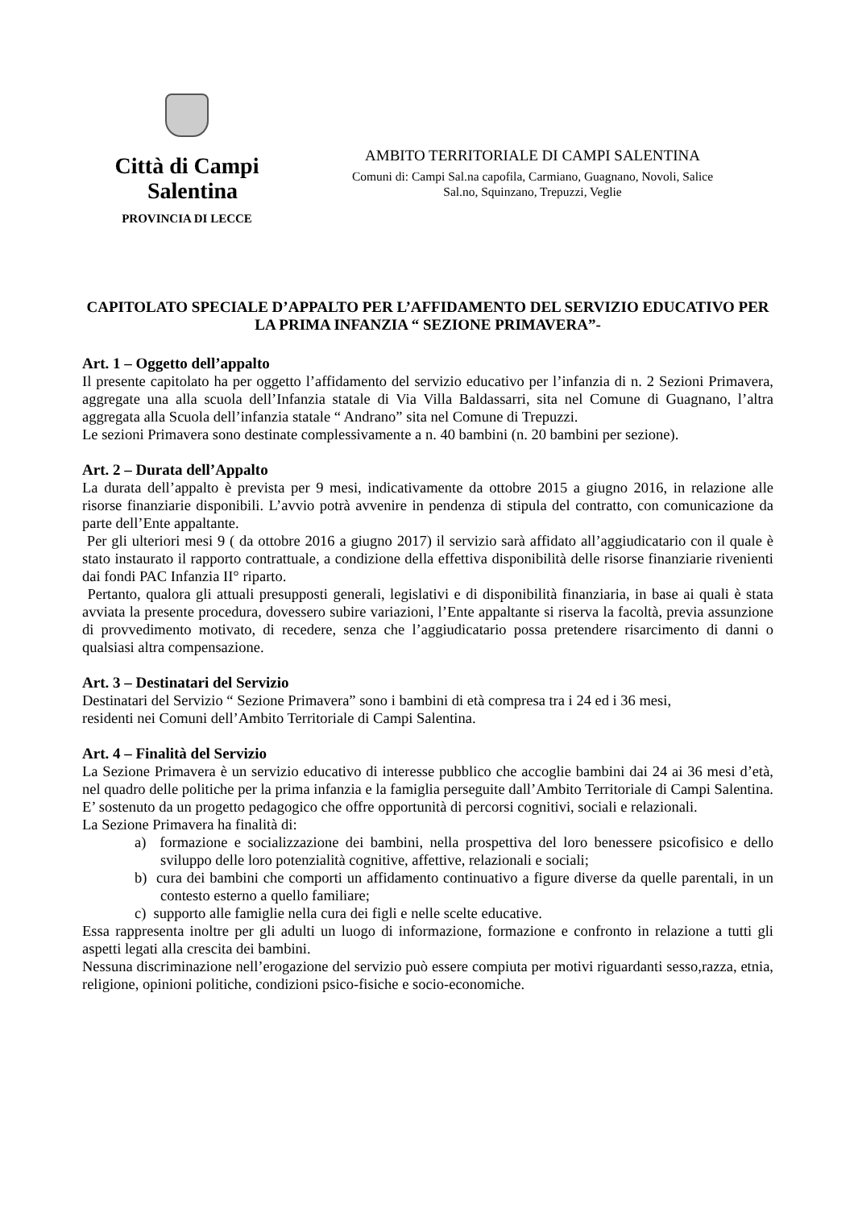Città di Campi
Salentina
PROVINCIA DI LECCE
AMBITO TERRITORIALE DI CAMPI SALENTINA
Comuni di: Campi Sal.na capofila, Carmiano, Guagnano, Novoli, Salice
Sal.no, Squinzano, Trepuzzi, Veglie
CAPITOLATO SPECIALE D’APPALTO PER L’AFFIDAMENTO DEL SERVIZIO EDUCATIVO PER LA PRIMA INFANZIA “ SEZIONE PRIMAVERA”-
Art. 1 – Oggetto dell’appalto
Il presente capitolato ha per oggetto l’affidamento del servizio educativo per l’infanzia di n. 2 Sezioni Primavera, aggregate una alla scuola dell’Infanzia statale di Via Villa Baldassarri, sita nel Comune di Guagnano, l’altra aggregata alla Scuola dell’infanzia statale “ Andrano” sita nel Comune di Trepuzzi.
Le sezioni Primavera sono destinate complessivamente a n. 40 bambini (n. 20 bambini per sezione).
Art. 2 – Durata dell’Appalto
La durata dell’appalto è prevista per 9 mesi, indicativamente da ottobre 2015 a giugno 2016, in relazione alle risorse finanziarie disponibili. L’avvio potrà avvenire in pendenza di stipula del contratto, con comunicazione da parte dell’Ente appaltante.
Per gli ulteriori mesi 9 ( da ottobre 2016 a giugno 2017) il servizio sarà affidato all’aggiudicatario con il quale è stato instaurato il rapporto contrattuale, a condizione della effettiva disponibilità delle risorse finanziarie rivenienti dai fondi PAC Infanzia II° riparto.
Pertanto, qualora gli attuali presupposti generali, legislativi e di disponibilità finanziaria, in base ai quali è stata avviata la presente procedura, dovessero subire variazioni, l’Ente appaltante si riserva la facoltà, previa assunzione di provvedimento motivato, di recedere, senza che l’aggiudicatario possa pretendere risarcimento di danni o qualsiasi altra compensazione.
Art. 3 – Destinatari del Servizio
Destinatari del Servizio “ Sezione Primavera” sono i bambini di età compresa tra i 24 ed i 36 mesi,
residenti nei Comuni dell’Ambito Territoriale di Campi Salentina.
Art. 4 – Finalità del Servizio
La Sezione Primavera è un servizio educativo di interesse pubblico che accoglie bambini dai 24 ai 36 mesi d’età, nel quadro delle politiche per la prima infanzia e la famiglia perseguite dall’Ambito Territoriale di Campi Salentina. E’ sostenuto da un progetto pedagogico che offre opportunità di percorsi cognitivi, sociali e relazionali.
La Sezione Primavera ha finalità di:
a) formazione e socializzazione dei bambini, nella prospettiva del loro benessere psicofisico e dello sviluppo delle loro potenzialità cognitive, affettive, relazionali e sociali;
b) cura dei bambini che comporti un affidamento continuativo a figure diverse da quelle parentali, in un contesto esterno a quello familiare;
c) supporto alle famiglie nella cura dei figli e nelle scelte educative.
Essa rappresenta inoltre per gli adulti un luogo di informazione, formazione e confronto in relazione a tutti gli aspetti legati alla crescita dei bambini.
Nessuna discriminazione nell’erogazione del servizio può essere compiuta per motivi riguardanti sesso,razza, etnia, religione, opinioni politiche, condizioni psico-fisiche e socio-economiche.